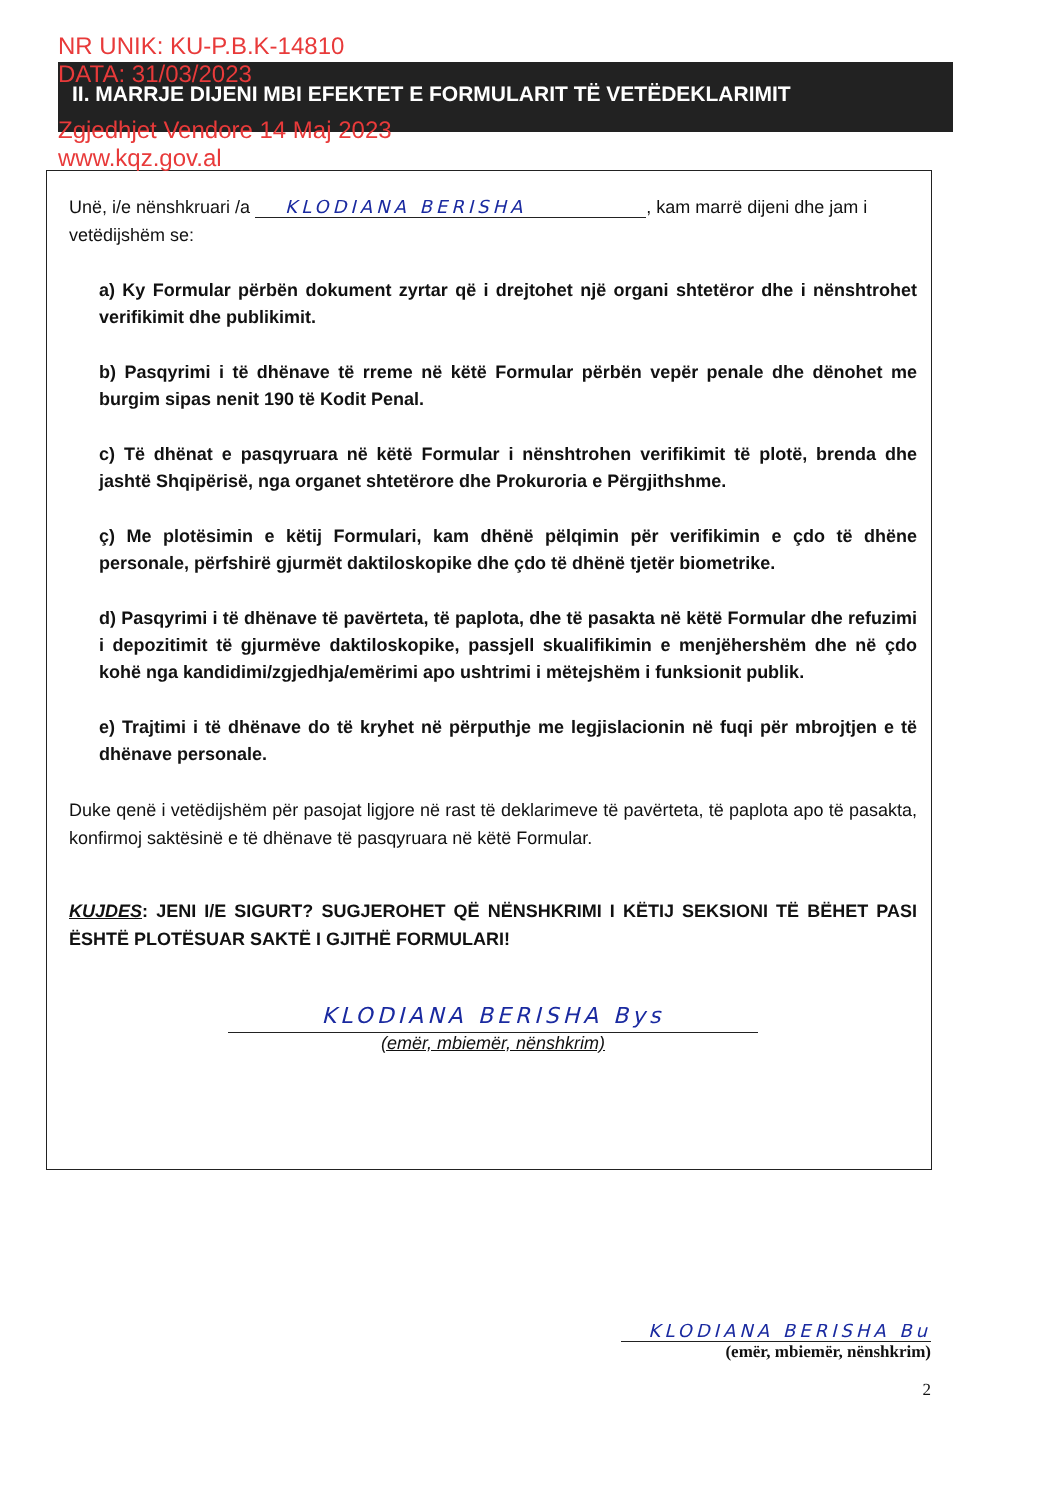NR UNIK: KU-P.B.K-14810
DATA: 31/03/2023
Zgjedhjet Vendore 14 Maj 2023
www.kqz.gov.al
II. MARRJE DIJENI MBI EFEKTET E FORMULARIT TË VETËDEKLARIMIT
Unë, i/e nënshkruari /a KLODIANA BERISHA, kam marrë dijeni dhe jam i vetëdijshëm se:
a) Ky Formular përbën dokument zyrtar që i drejtohet një organi shtetëror dhe i nënshtrohet verifikimit dhe publikimit.
b) Pasqyrimi i të dhënave të rreme në këtë Formular përbën vepër penale dhe dënohet me burgim sipas nenit 190 të Kodit Penal.
c) Të dhënat e pasqyruara në këtë Formular i nënshtrohen verifikimit të plotë, brenda dhe jashtë Shqipërisë, nga organet shtetërore dhe Prokuroria e Përgjithshme.
ç) Me plotësimin e këtij Formulari, kam dhënë pëlqimin për verifikimin e çdo të dhëne personale, përfshirë gjurmët daktiloskopike dhe çdo të dhënë tjetër biometrike.
d) Pasqyrimi i të dhënave të pavërteta, të paplota, dhe të pasakta në këtë Formular dhe refuzimi i depozitimit të gjurmëve daktiloskopike, passjell skualifikimin e menjëhershëm dhe në çdo kohë nga kandidimi/zgjedhja/emërimi apo ushtrimi i mëtejshëm i funksionit publik.
e) Trajtimi i të dhënave do të kryhet në përputhje me legjislacionin në fuqi për mbrojtjen e të dhënave personale.
Duke qenë i vetëdijshëm për pasojat ligjore në rast të deklarimeve të pavërteta, të paplota apo të pasakta, konfirmoj saktësinë e të dhënave të pasqyruara në këtë Formular.
KUJDES: JENI I/E SIGURT? SUGJEROHET QË NËNSHKRIMI I KËTIJ SEKSIONI TË BËHET PASI ËSHTË PLOTËSUAR SAKTË I GJITHË FORMULARI!
KLODIANA BERISHA Bys
(emër, mbiemër, nënshkrim)
KLODIANA BERISHA Bu
(emër, mbiemër, nënshkrim)
2